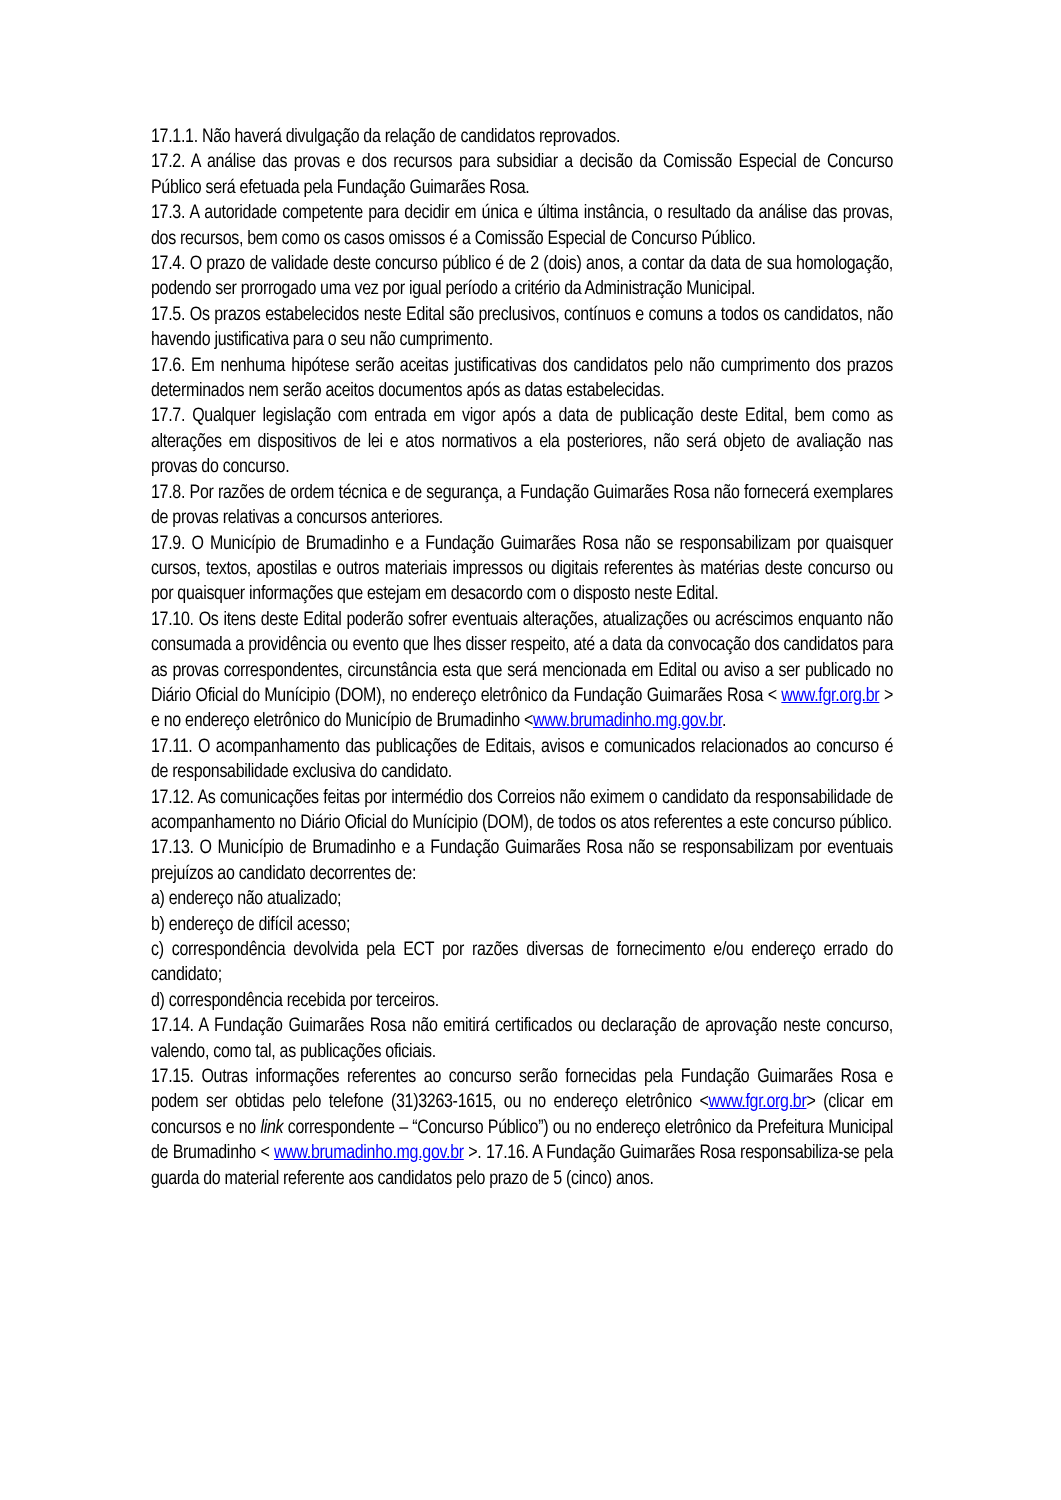17.1.1. Não haverá divulgação da relação de candidatos reprovados.
17.2. A análise das provas e dos recursos para subsidiar a decisão da Comissão Especial de Concurso Público será efetuada pela Fundação Guimarães Rosa.
17.3. A autoridade competente para decidir em única e última instância, o resultado da análise das provas, dos recursos, bem como os casos omissos é a Comissão Especial de Concurso Público.
17.4. O prazo de validade deste concurso público é de 2 (dois) anos, a contar da data de sua homologação, podendo ser prorrogado uma vez por igual período a critério da Administração Municipal.
17.5. Os prazos estabelecidos neste Edital são preclusivos, contínuos e comuns a todos os candidatos, não havendo justificativa para o seu não cumprimento.
17.6. Em nenhuma hipótese serão aceitas justificativas dos candidatos pelo não cumprimento dos prazos determinados nem serão aceitos documentos após as datas estabelecidas.
17.7. Qualquer legislação com entrada em vigor após a data de publicação deste Edital, bem como as alterações em dispositivos de lei e atos normativos a ela posteriores, não será objeto de avaliação nas provas do concurso.
17.8. Por razões de ordem técnica e de segurança, a Fundação Guimarães Rosa não fornecerá exemplares de provas relativas a concursos anteriores.
17.9. O Município de Brumadinho e a Fundação Guimarães Rosa não se responsabilizam por quaisquer cursos, textos, apostilas e outros materiais impressos ou digitais referentes às matérias deste concurso ou por quaisquer informações que estejam em desacordo com o disposto neste Edital.
17.10. Os itens deste Edital poderão sofrer eventuais alterações, atualizações ou acréscimos enquanto não consumada a providência ou evento que lhes disser respeito, até a data da convocação dos candidatos para as provas correspondentes, circunstância esta que será mencionada em Edital ou aviso a ser publicado no Diário Oficial do Munícipio (DOM), no endereço eletrônico da Fundação Guimarães Rosa < www.fgr.org.br > e no endereço eletrônico do Município de Brumadinho <www.brumadinho.mg.gov.br.
17.11. O acompanhamento das publicações de Editais, avisos e comunicados relacionados ao concurso é de responsabilidade exclusiva do candidato.
17.12. As comunicações feitas por intermédio dos Correios não eximem o candidato da responsabilidade de acompanhamento no Diário Oficial do Munícipio (DOM), de todos os atos referentes a este concurso público.
17.13. O Município de Brumadinho e a Fundação Guimarães Rosa não se responsabilizam por eventuais prejuízos ao candidato decorrentes de:
a) endereço não atualizado;
b) endereço de difícil acesso;
c) correspondência devolvida pela ECT por razões diversas de fornecimento e/ou endereço errado do candidato;
d) correspondência recebida por terceiros.
17.14. A Fundação Guimarães Rosa não emitirá certificados ou declaração de aprovação neste concurso, valendo, como tal, as publicações oficiais.
17.15. Outras informações referentes ao concurso serão fornecidas pela Fundação Guimarães Rosa e podem ser obtidas pelo telefone (31)3263-1615, ou no endereço eletrônico <www.fgr.org.br> (clicar em concursos e no link correspondente – “Concurso Público”) ou no endereço eletrônico da Prefeitura Municipal de Brumadinho < www.brumadinho.mg.gov.br >. 17.16. A Fundação Guimarães Rosa responsabiliza-se pela guarda do material referente aos candidatos pelo prazo de 5 (cinco) anos.